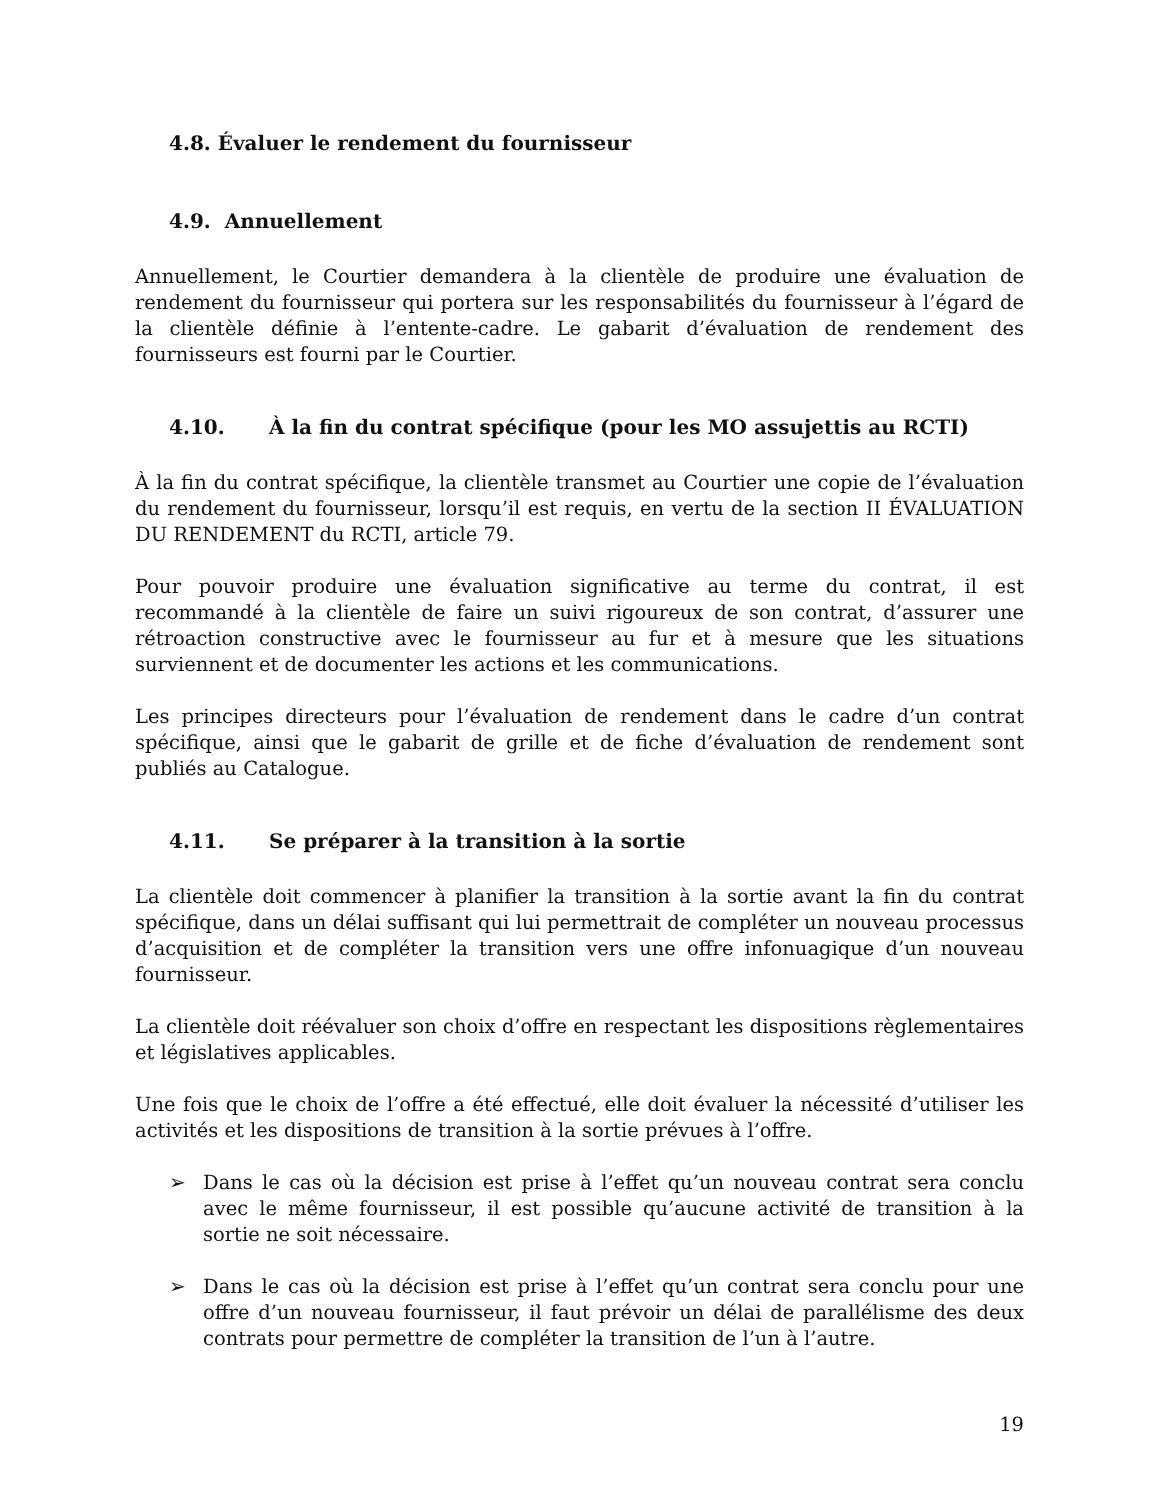4.8. Évaluer le rendement du fournisseur
4.9. Annuellement
Annuellement, le Courtier demandera à la clientèle de produire une évaluation de rendement du fournisseur qui portera sur les responsabilités du fournisseur à l’égard de la clientèle définie à l’entente-cadre. Le gabarit d’évaluation de rendement des fournisseurs est fourni par le Courtier.
4.10. À la fin du contrat spécifique (pour les MO assujettis au RCTI)
À la fin du contrat spécifique, la clientèle transmet au Courtier une copie de l’évaluation du rendement du fournisseur, lorsqu’il est requis, en vertu de la section II ÉVALUATION DU RENDEMENT du RCTI, article 79.
Pour pouvoir produire une évaluation significative au terme du contrat, il est recommandé à la clientèle de faire un suivi rigoureux de son contrat, d’assurer une rétroaction constructive avec le fournisseur au fur et à mesure que les situations surviennent et de documenter les actions et les communications.
Les principes directeurs pour l’évaluation de rendement dans le cadre d’un contrat spécifique, ainsi que le gabarit de grille et de fiche d’évaluation de rendement sont publiés au Catalogue.
4.11. Se préparer à la transition à la sortie
La clientèle doit commencer à planifier la transition à la sortie avant la fin du contrat spécifique, dans un délai suffisant qui lui permettrait de compléter un nouveau processus d’acquisition et de compléter la transition vers une offre infonuagique d’un nouveau fournisseur.
La clientèle doit réévaluer son choix d’offre en respectant les dispositions règlementaires et législatives applicables.
Une fois que le choix de l’offre a été effectué, elle doit évaluer la nécessité d’utiliser les activités et les dispositions de transition à la sortie prévues à l’offre.
➢ Dans le cas où la décision est prise à l’effet qu’un nouveau contrat sera conclu avec le même fournisseur, il est possible qu’aucune activité de transition à la sortie ne soit nécessaire.
➢ Dans le cas où la décision est prise à l’effet qu’un contrat sera conclu pour une offre d’un nouveau fournisseur, il faut prévoir un délai de parallélisme des deux contrats pour permettre de compléter la transition de l’un à l’autre.
19